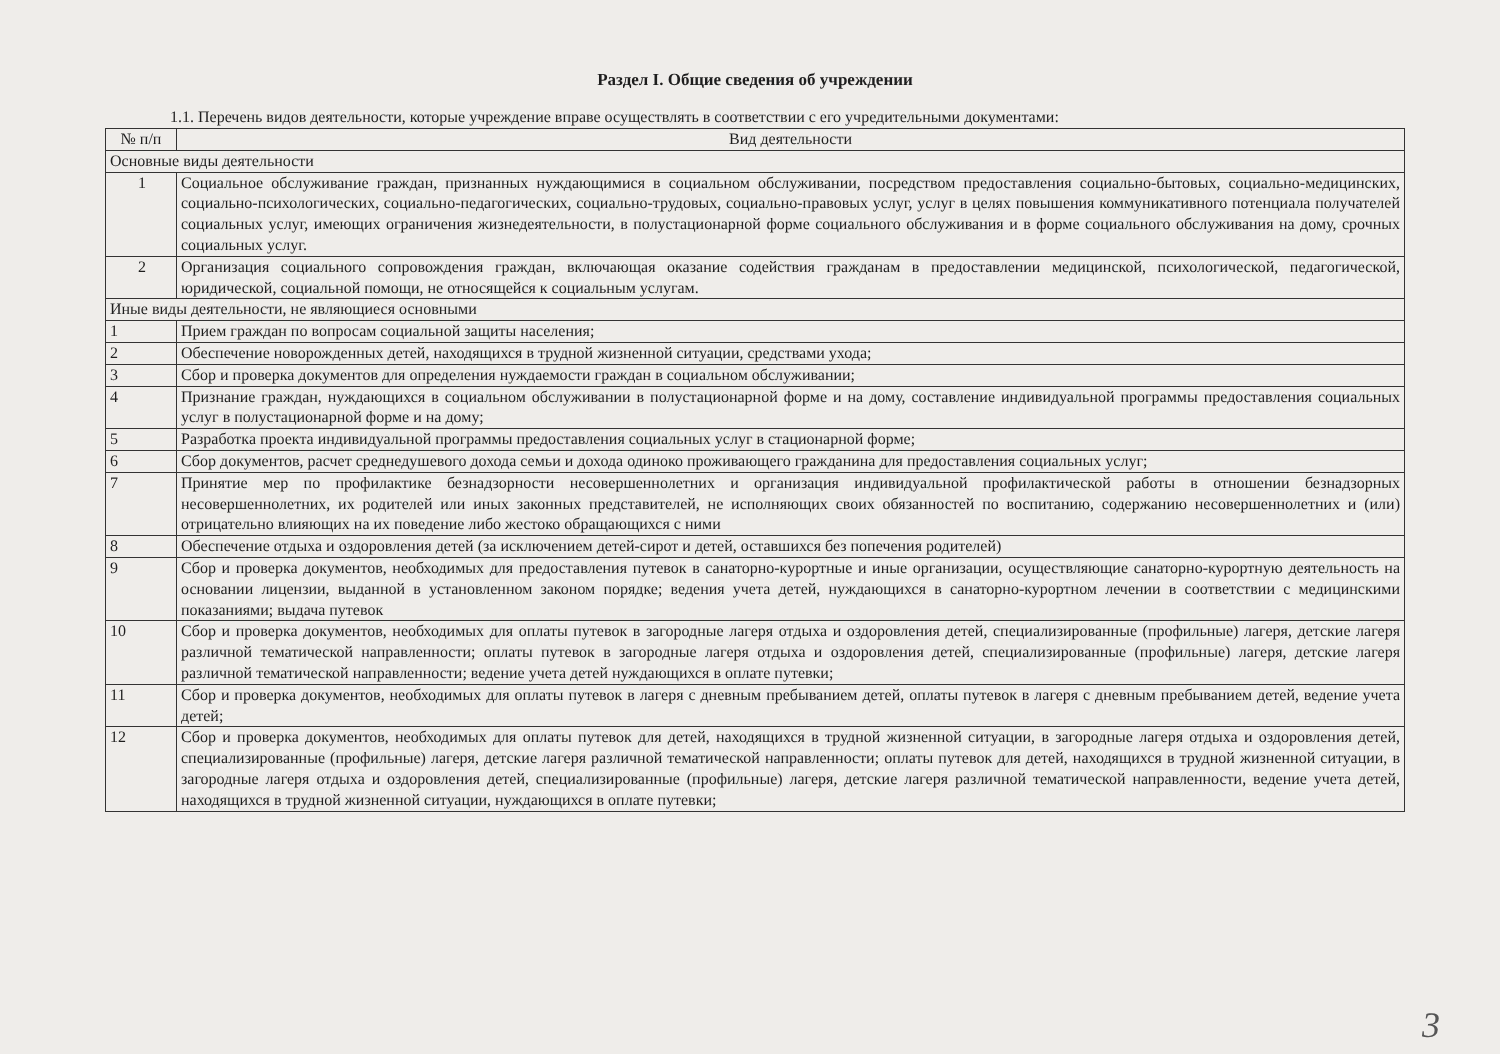Раздел I. Общие сведения об учреждении
1.1. Перечень видов деятельности, которые учреждение вправе осуществлять в соответствии с его учредительными документами:
| № п/п | Вид деятельности |
| --- | --- |
| Основные виды деятельности | |
| 1 | Социальное обслуживание граждан, признанных нуждающимися в социальном обслуживании, посредством предоставления социально-бытовых, социально-медицинских, социально-психологических, социально-педагогических, социально-трудовых, социально-правовых услуг, услуг в целях повышения коммуникативного потенциала получателей социальных услуг, имеющих ограничения жизнедеятельности, в полустационарной форме социального обслуживания и в форме социального обслуживания на дому, срочных социальных услуг. |
| 2 | Организация социального сопровождения граждан, включающая оказание содействия гражданам в предоставлении медицинской, психологической, педагогической, юридической, социальной помощи, не относящейся к социальным услугам. |
| Иные виды деятельности, не являющиеся основными | |
| 1 | Прием граждан по вопросам социальной защиты населения; |
| 2 | Обеспечение новорожденных детей, находящихся в трудной жизненной ситуации, средствами ухода; |
| 3 | Сбор и проверка документов для определения нуждаемости граждан в социальном обслуживании; |
| 4 | Признание граждан, нуждающихся в социальном обслуживании в полустационарной форме и на дому, составление индивидуальной программы предоставления социальных услуг в полустационарной форме и на дому; |
| 5 | Разработка проекта индивидуальной программы предоставления социальных услуг в стационарной форме; |
| 6 | Сбор документов, расчет среднедушевого дохода семьи и дохода одиноко проживающего гражданина для предоставления социальных услуг; |
| 7 | Принятие мер по профилактике безнадзорности несовершеннолетних и организация индивидуальной профилактической работы в отношении безнадзорных несовершеннолетних, их родителей или иных законных представителей, не исполняющих своих обязанностей по воспитанию, содержанию несовершеннолетних и (или) отрицательно влияющих на их поведение либо жестоко обращающихся с ними |
| 8 | Обеспечение отдыха и оздоровления детей (за исключением детей-сирот и детей, оставшихся без попечения родителей) |
| 9 | Сбор и проверка документов, необходимых для предоставления путевок в санаторно-курортные и иные организации, осуществляющие санаторно-курортную деятельность на основании лицензии, выданной в установленном законом порядке; ведения учета детей, нуждающихся в санаторно-курортном лечении в соответствии с медицинскими показаниями; выдача путевок |
| 10 | Сбор и проверка документов, необходимых для оплаты путевок в загородные лагеря отдыха и оздоровления детей, специализированные (профильные) лагеря, детские лагеря различной тематической направленности; оплаты путевок в загородные лагеря отдыха и оздоровления детей, специализированные (профильные) лагеря, детские лагеря различной тематической направленности; ведение учета детей нуждающихся в оплате путевки; |
| 11 | Сбор и проверка документов, необходимых для оплаты путевок в лагеря с дневным пребыванием детей, оплаты путевок в лагеря с дневным пребыванием детей, ведение учета детей; |
| 12 | Сбор и проверка документов, необходимых для оплаты путевок для детей, находящихся в трудной жизненной ситуации, в загородные лагеря отдыха и оздоровления детей, специализированные (профильные) лагеря, детские лагеря различной тематической направленности; оплаты путевок для детей, находящихся в трудной жизненной ситуации, в загородные лагеря отдыха и оздоровления детей, специализированные (профильные) лагеря, детские лагеря различной тематической направленности, ведение учета детей, находящихся в трудной жизненной ситуации, нуждающихся в оплате путевки; |
3